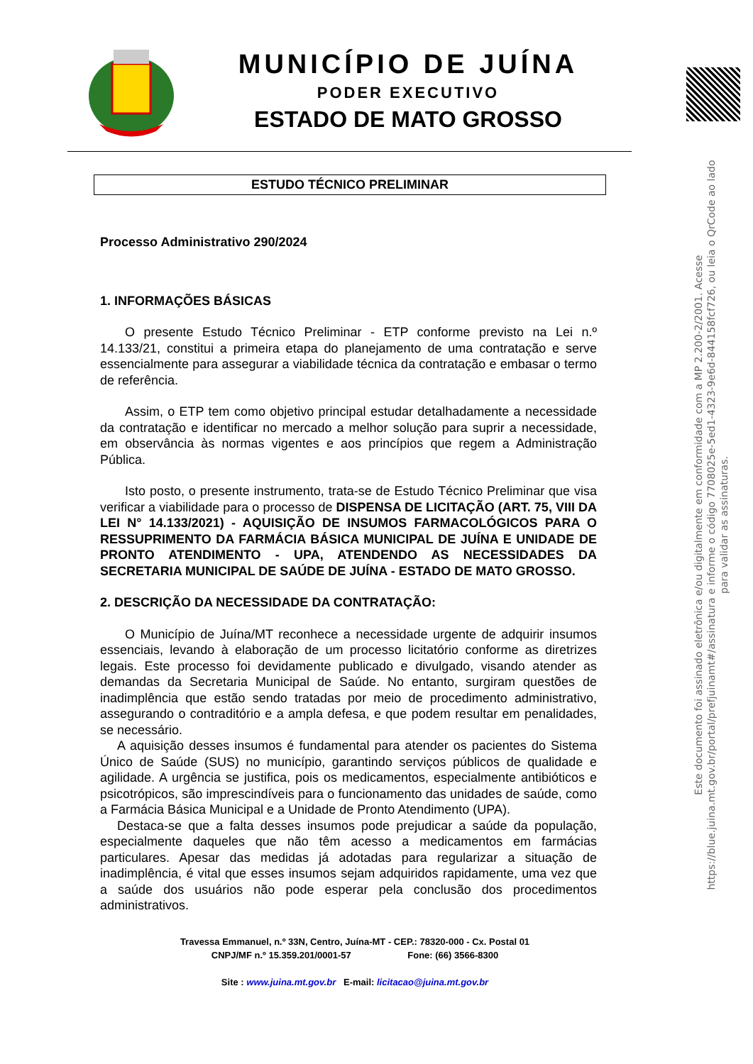MUNICÍPIO DE JUÍNA
PODER EXECUTIVO
ESTADO DE MATO GROSSO
ESTUDO TÉCNICO PRELIMINAR
Processo Administrativo 290/2024
1. INFORMAÇÕES BÁSICAS
O presente Estudo Técnico Preliminar - ETP conforme previsto na Lei n.º 14.133/21, constitui a primeira etapa do planejamento de uma contratação e serve essencialmente para assegurar a viabilidade técnica da contratação e embasar o termo de referência.
Assim, o ETP tem como objetivo principal estudar detalhadamente a necessidade da contratação e identificar no mercado a melhor solução para suprir a necessidade, em observância às normas vigentes e aos princípios que regem a Administração Pública.
Isto posto, o presente instrumento, trata-se de Estudo Técnico Preliminar que visa verificar a viabilidade para o processo de DISPENSA DE LICITAÇÃO (ART. 75, VIII DA LEI N° 14.133/2021) - AQUISIÇÃO DE INSUMOS FARMACOLÓGICOS PARA O RESSUPRIMENTO DA FARMÁCIA BÁSICA MUNICIPAL DE JUÍNA E UNIDADE DE PRONTO ATENDIMENTO - UPA, ATENDENDO AS NECESSIDADES DA SECRETARIA MUNICIPAL DE SAÚDE DE JUÍNA - ESTADO DE MATO GROSSO.
2. DESCRIÇÃO DA NECESSIDADE DA CONTRATAÇÃO:
O Município de Juína/MT reconhece a necessidade urgente de adquirir insumos essenciais, levando à elaboração de um processo licitatório conforme as diretrizes legais. Este processo foi devidamente publicado e divulgado, visando atender as demandas da Secretaria Municipal de Saúde. No entanto, surgiram questões de inadimplência que estão sendo tratadas por meio de procedimento administrativo, assegurando o contraditório e a ampla defesa, e que podem resultar em penalidades, se necessário.
A aquisição desses insumos é fundamental para atender os pacientes do Sistema Único de Saúde (SUS) no município, garantindo serviços públicos de qualidade e agilidade. A urgência se justifica, pois os medicamentos, especialmente antibióticos e psicotrópicos, são imprescindíveis para o funcionamento das unidades de saúde, como a Farmácia Básica Municipal e a Unidade de Pronto Atendimento (UPA).
Destaca-se que a falta desses insumos pode prejudicar a saúde da população, especialmente daqueles que não têm acesso a medicamentos em farmácias particulares. Apesar das medidas já adotadas para regularizar a situação de inadimplência, é vital que esses insumos sejam adquiridos rapidamente, uma vez que a saúde dos usuários não pode esperar pela conclusão dos procedimentos administrativos.
Travessa Emmanuel, n.º 33N, Centro, Juína-MT - CEP.: 78320-000 - Cx. Postal 01
CNPJ/MF n.º 15.359.201/0001-57 Fone: (66) 3566-8300
Site : www.juina.mt.gov.br E-mail: licitacao@juina.mt.gov.br
Este documento foi assinado eletrônica e/ou digitalmente em conformidade com a MP 2.200-2/2001. Acesse https://blue.juina.mt.gov.br/portal/prefjuinamt#/assinatura e informe o código 7708025e-5ed1-4323-9e6d-844158fcf726, ou leia o QrCode ao lado para validar as assinaturas.